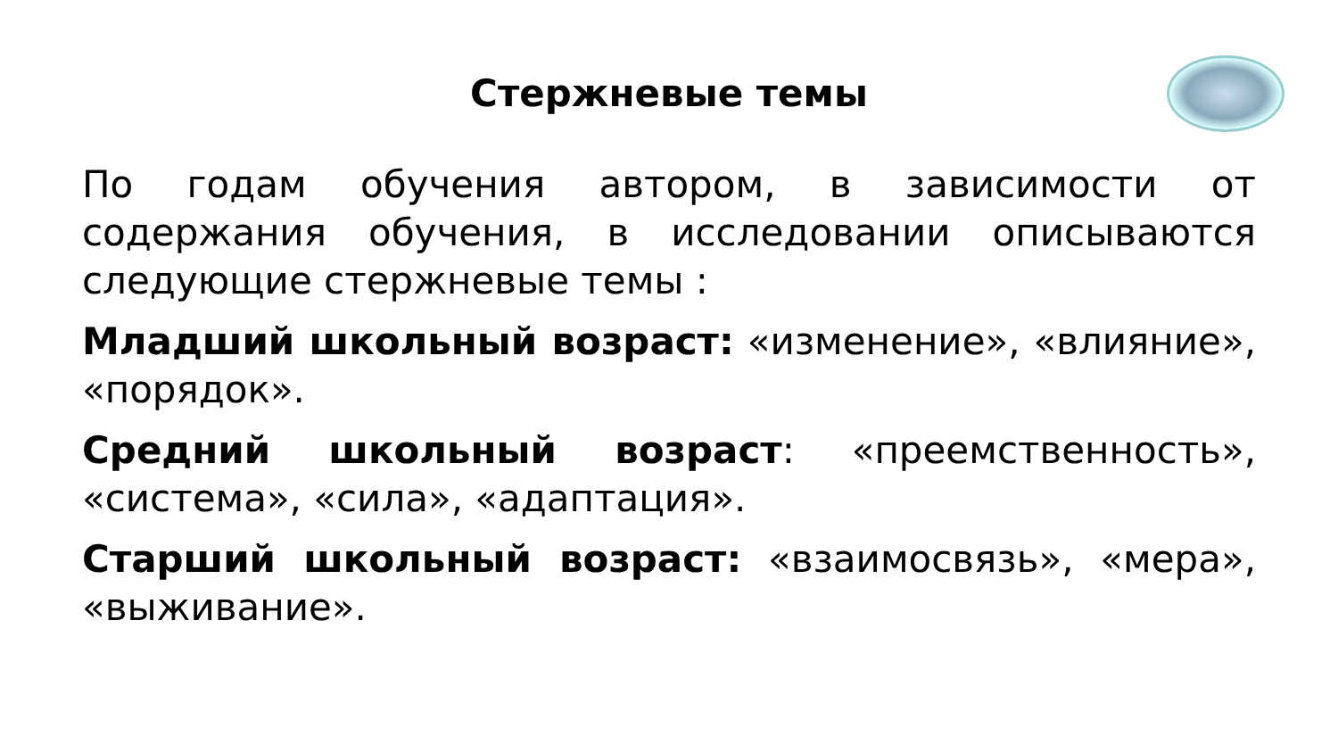Стержневые темы
По годам обучения автором, в зависимости от содержания обучения, в исследовании описываются следующие стержневые темы :
Младший школьный возраст: «изменение», «влияние», «порядок».
Средний школьный возраст: «преемственность», «система», «сила», «адаптация».
Старший школьный возраст: «взаимосвязь», «мера», «выживание».